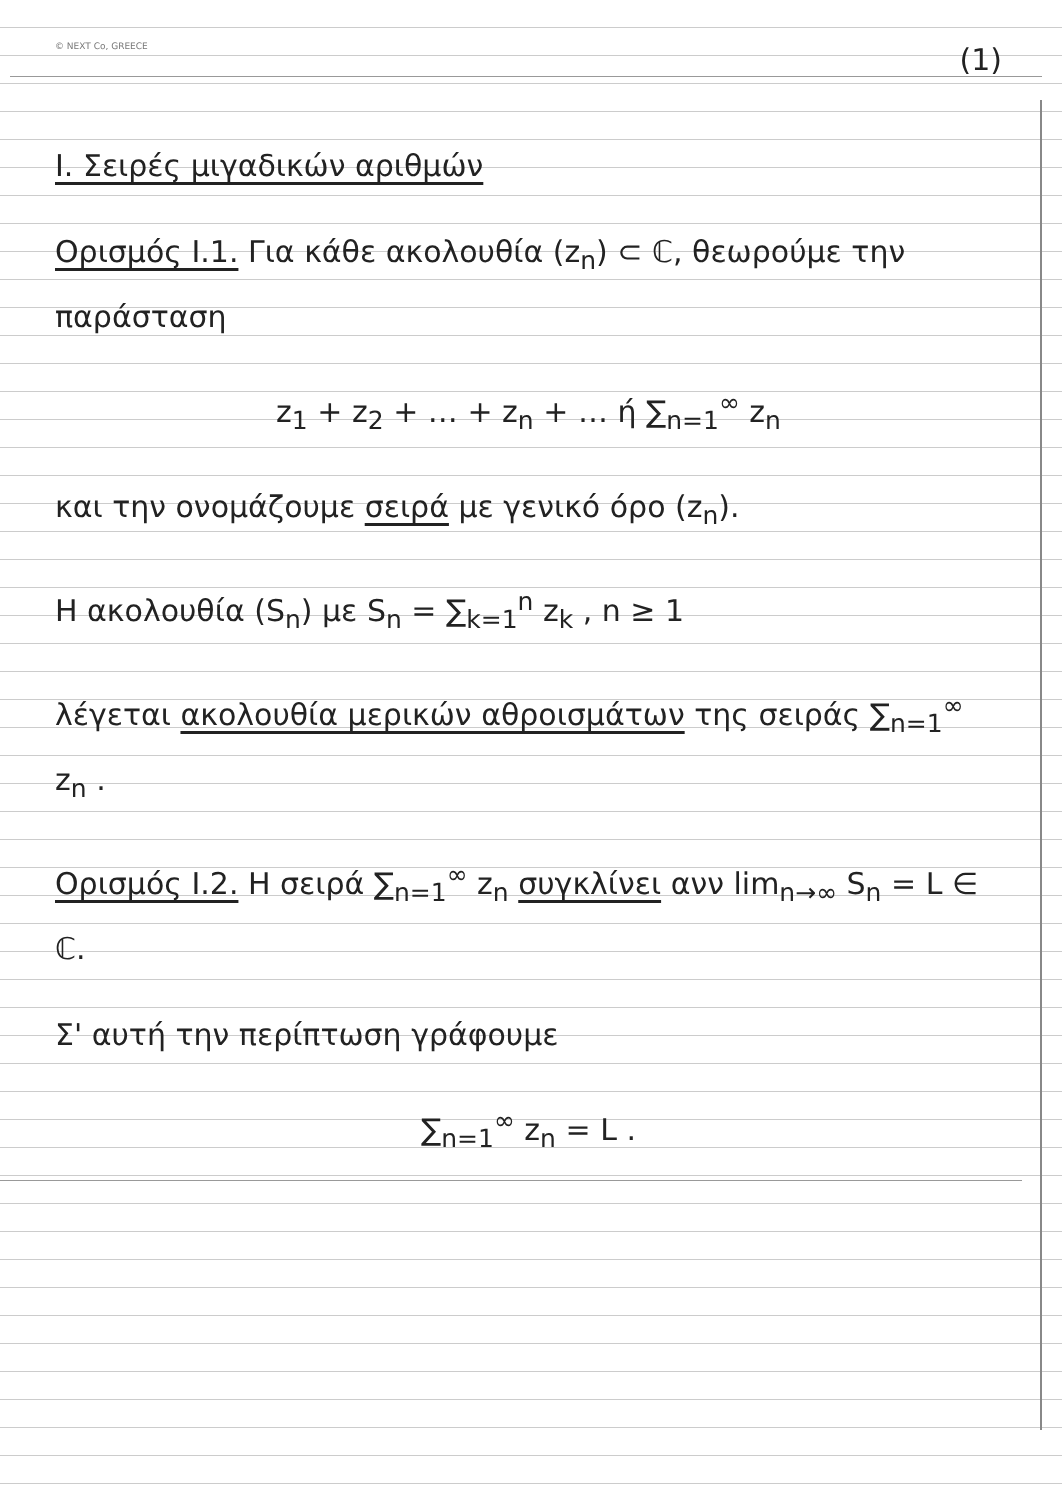© NEXT Co, GREECE
(1)
I. Σειρές μιγαδικών αριθμών
Ορισμός I.1. Για κάθε ακολουθία (z<sub>n</sub>) ⊂ ℂ, θεωρούμε την παράσταση
z<sub>1</sub> + z<sub>2</sub> + … + z<sub>n</sub> + … ή ∑<sub>n=1</sub><sup>∞</sup> z<sub>n</sub>
και την ονομάζουμε σειρά με γενικό όρο (z<sub>n</sub>).
Η ακολουθία (S<sub>n</sub>) με S<sub>n</sub> = ∑<sub>k=1</sub><sup>n</sup> z<sub>k</sub> , n ≥ 1
λέγεται ακολουθία μερικών αθροισμάτων της σειράς ∑<sub>n=1</sub><sup>∞</sup> z<sub>n</sub> .
Ορισμός I.2. Η σειρά ∑<sub>n=1</sub><sup>∞</sup> z<sub>n</sub> συγκλίνει ανν lim<sub>n→∞</sub> S<sub>n</sub> = L ∈ ℂ.
Σ' αυτή την περίπτωση γράφουμε
∑<sub>n=1</sub><sup>∞</sup> z<sub>n</sub> = L .